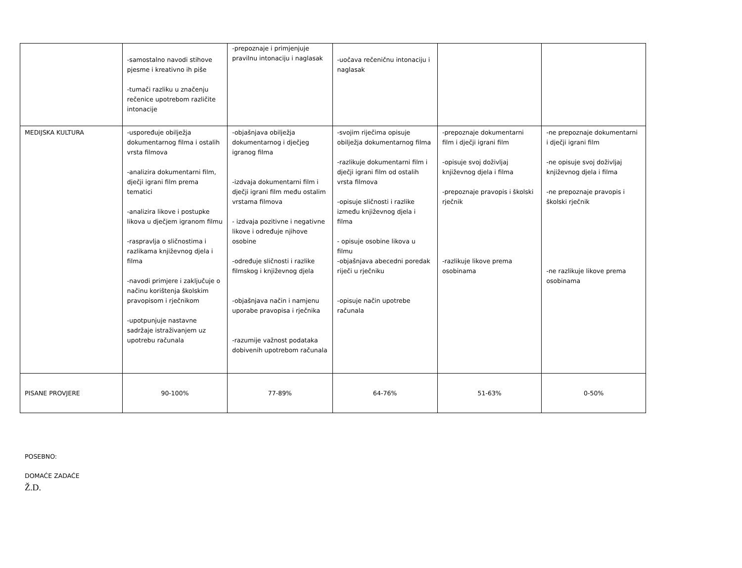| | -samostalno navodi stihove pjesme i kreativno ih piše -tumači razliku u značenju rečenice upotrebom različite intonacije | -prepoznaje i primjenjuje pravilnu intonaciju i naglasak | -uočava rečeničnu intonaciju i naglasak | | |
| MEDIJSKA KULTURA | -uspoređuje obilježja dokumentarnog filma i ostalih vrsta filmova -analizira dokumentarni film, dječji igrani film prema tematici -analizira likove i postupke likova u dječjem igranom filmu -raspravlja o sličnostima i razlikama književnog djela i filma -navodi primjere i zaključuje o načinu korištenja školskim pravopisom i rječnikom -upotpunjuje nastavne sadržaje istraživanjem uz upotrebu računala | -objašnjava obilježja dokumentarnog i dječjeg igranog filma -izdvaja dokumentarni film i dječji igrani film među ostalim vrstama filmova - izdvaja pozitivne i negativne likove i određuje njihove osobine -određuje sličnosti i razlike filmskog i književnog djela -objašnjava način i namjenu uporabe pravopisa i rječnika -razumije važnost podataka dobivenih upotrebom računala | -svojim riječima opisuje obilježja dokumentarnog filma -razlikuje dokumentarni film i dječji igrani film od ostalih vrsta filmova -opisuje sličnosti i razlike između književnog djela i filma - opisuje osobine likova u filmu -objašnjava abecedni poredak riječi u rječniku -opisuje način upotrebe računala | -prepoznaje dokumentarni film i dječji igrani film -opisuje svoj doživljaj književnog djela i filma -prepoznaje pravopis i školski rječnik -razlikuje likove prema osobinama | -ne prepoznaje dokumentarni i dječji igrani film -ne opisuje svoj doživljaj književnog djela i filma -ne prepoznaje pravopis i školski rječnik -ne razlikuje likove prema osobinama |
| PISANE PROVJERE | 90-100% | 77-89% | 64-76% | 51-63% | 0-50% |
POSEBNO:
DOMAĆE ZADAĆE
Ž.D.